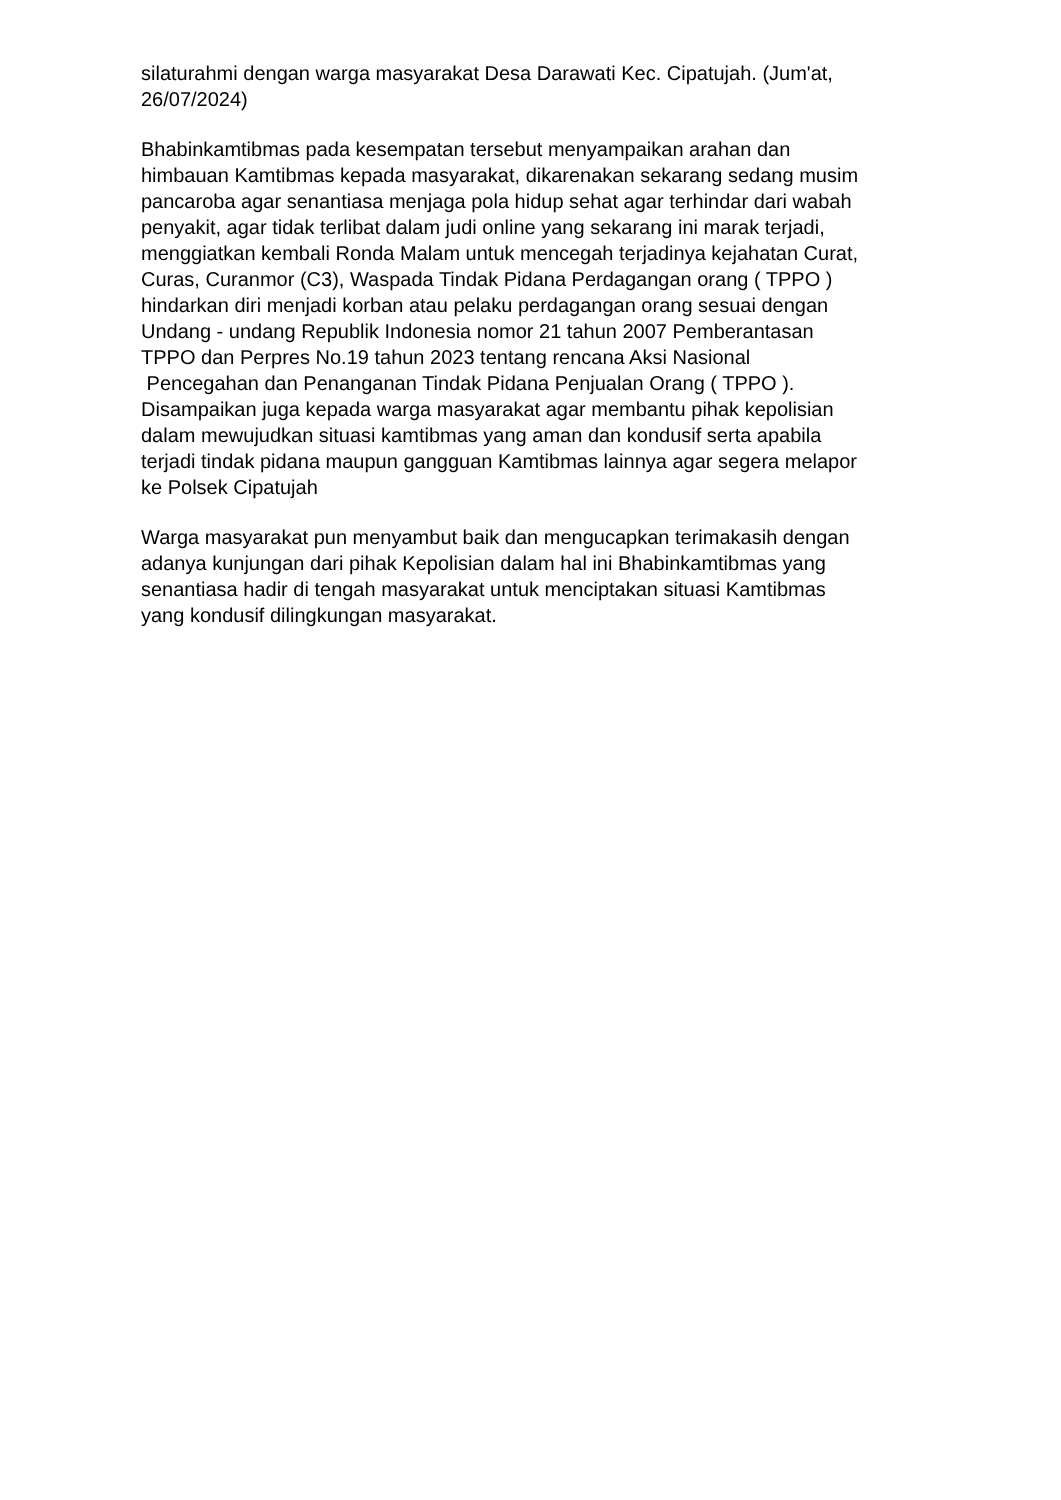silaturahmi dengan warga masyarakat Desa Darawati Kec. Cipatujah. (Jum'at,
26/07/2024)
Bhabinkamtibmas pada kesempatan tersebut menyampaikan arahan dan
himbauan Kamtibmas kepada masyarakat, dikarenakan sekarang sedang musim
pancaroba agar senantiasa menjaga pola hidup sehat agar terhindar dari wabah
penyakit, agar tidak terlibat dalam judi online yang sekarang ini marak terjadi,
menggiatkan kembali Ronda Malam untuk mencegah terjadinya kejahatan Curat,
Curas, Curanmor (C3), Waspada Tindak Pidana Perdagangan orang ( TPPO )
hindarkan diri menjadi korban atau pelaku perdagangan orang sesuai dengan
Undang - undang Republik Indonesia nomor 21 tahun 2007 Pemberantasan
TPPO dan Perpres No.19 tahun 2023 tentang rencana Aksi Nasional
Pencegahan dan Penanganan Tindak Pidana Penjualan Orang ( TPPO ).
Disampaikan juga kepada warga masyarakat agar membantu pihak kepolisian
dalam mewujudkan situasi kamtibmas yang aman dan kondusif serta apabila
terjadi tindak pidana maupun gangguan Kamtibmas lainnya agar segera melapor
ke Polsek Cipatujah
Warga masyarakat pun menyambut baik dan mengucapkan terimakasih dengan
adanya kunjungan dari pihak Kepolisian dalam hal ini Bhabinkamtibmas yang
senantiasa hadir di tengah masyarakat untuk menciptakan situasi Kamtibmas
yang kondusif dilingkungan masyarakat.